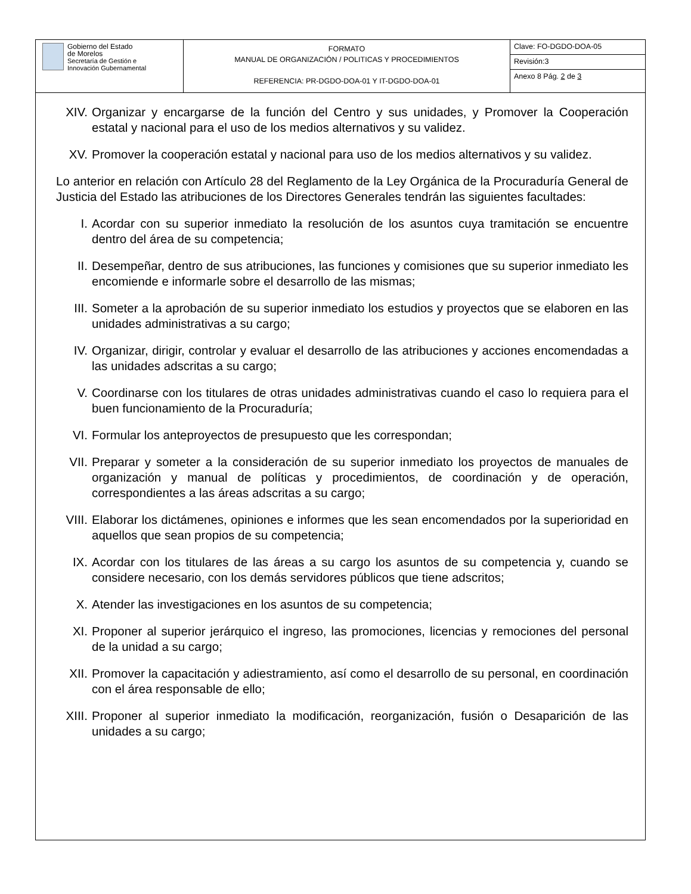| Gobierno del Estado de Morelos Secretaría de Gestión e Innovación Gubernamental | FORMATO MANUAL DE ORGANIZACIÓN / POLITICAS Y PROCEDIMIENTOS REFERENCIA: PR-DGDO-DOA-01 Y IT-DGDO-DOA-01 | Clave: FO-DGDO-DOA-05 |
| | | Revisión:3 |
| | | Anexo 8 Pág. 2 de 3 |
XIV. Organizar y encargarse de la función del Centro y sus unidades, y Promover la Cooperación estatal y nacional para el uso de los medios alternativos y su validez.
XV. Promover la cooperación estatal y nacional para uso de los medios alternativos y su validez.
Lo anterior en relación con Artículo 28 del Reglamento de la Ley Orgánica de la Procuraduría General de Justicia del Estado las atribuciones de los Directores Generales tendrán las siguientes facultades:
I. Acordar con su superior inmediato la resolución de los asuntos cuya tramitación se encuentre dentro del área de su competencia;
II. Desempeñar, dentro de sus atribuciones, las funciones y comisiones que su superior inmediato les encomiende e informarle sobre el desarrollo de las mismas;
III. Someter a la aprobación de su superior inmediato los estudios y proyectos que se elaboren en las unidades administrativas a su cargo;
IV. Organizar, dirigir, controlar y evaluar el desarrollo de las atribuciones y acciones encomendadas a las unidades adscritas a su cargo;
V. Coordinarse con los titulares de otras unidades administrativas cuando el caso lo requiera para el buen funcionamiento de la Procuraduría;
VI. Formular los anteproyectos de presupuesto que les correspondan;
VII. Preparar y someter a la consideración de su superior inmediato los proyectos de manuales de organización y manual de políticas y procedimientos, de coordinación y de operación, correspondientes a las áreas adscritas a su cargo;
VIII. Elaborar los dictámenes, opiniones e informes que les sean encomendados por la superioridad en aquellos que sean propios de su competencia;
IX. Acordar con los titulares de las áreas a su cargo los asuntos de su competencia y, cuando se considere necesario, con los demás servidores públicos que tiene adscritos;
X. Atender las investigaciones en los asuntos de su competencia;
XI. Proponer al superior jerárquico el ingreso, las promociones, licencias y remociones del personal de la unidad a su cargo;
XII. Promover la capacitación y adiestramiento, así como el desarrollo de su personal, en coordinación con el área responsable de ello;
XIII. Proponer al superior inmediato la modificación, reorganización, fusión o Desaparición de las unidades a su cargo;